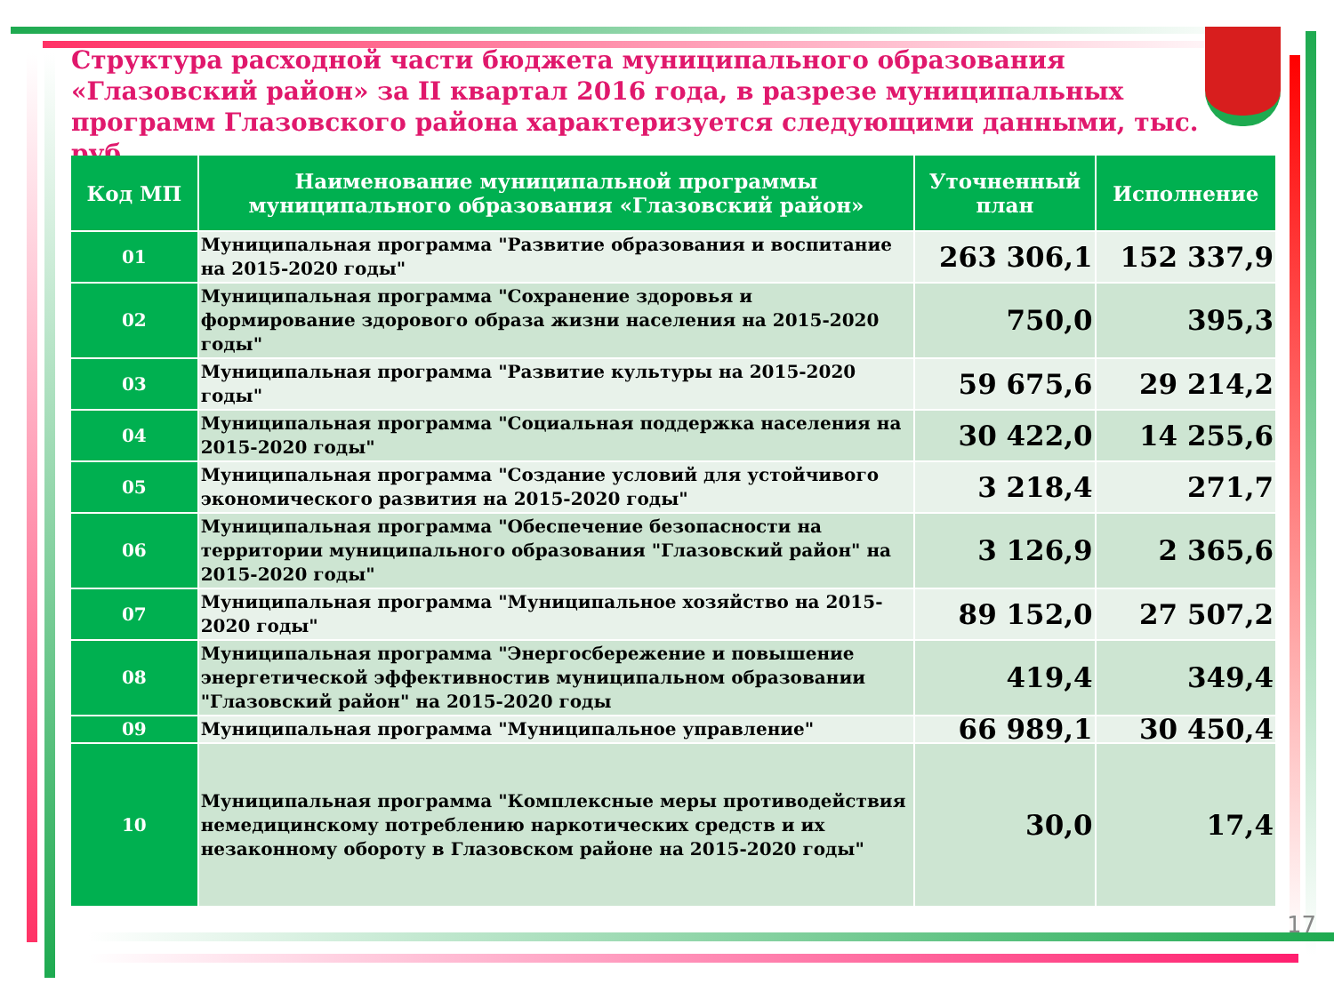Структура расходной части бюджета муниципального образования «Глазовский район» за II квартал 2016 года, в разрезе муниципальных программ Глазовского района характеризуется следующими данными, тыс. руб.
| Код МП | Наименование муниципальной программы муниципального образования «Глазовский район» | Уточненный план | Исполнение |
| --- | --- | --- | --- |
| 01 | Муниципальная программа "Развитие образования и воспитание на 2015-2020 годы" | 263 306,1 | 152 337,9 |
| 02 | Муниципальная программа "Сохранение здоровья и формирование здорового образа жизни населения на 2015-2020 годы" | 750,0 | 395,3 |
| 03 | Муниципальная программа "Развитие культуры на 2015-2020 годы" | 59 675,6 | 29 214,2 |
| 04 | Муниципальная программа "Социальная поддержка населения на 2015-2020 годы" | 30 422,0 | 14 255,6 |
| 05 | Муниципальная программа "Создание условий для устойчивого экономического развития на 2015-2020 годы" | 3 218,4 | 271,7 |
| 06 | Муниципальная программа "Обеспечение безопасности на территории муниципального образования "Глазовский район" на 2015-2020 годы" | 3 126,9 | 2 365,6 |
| 07 | Муниципальная программа "Муниципальное хозяйство на 2015-2020 годы" | 89 152,0 | 27 507,2 |
| 08 | Муниципальная программа "Энергосбережение и повышение энергетической эффективностив муниципальном образовании "Глазовский район" на 2015-2020 годы | 419,4 | 349,4 |
| 09 | Муниципальная программа "Муниципальное управление" | 66 989,1 | 30 450,4 |
| 10 | Муниципальная программа "Комплексные меры противодействия немедицинскому потреблению наркотических средств и их незаконному обороту в Глазовском районе на 2015-2020 годы" | 30,0 | 17,4 |
17